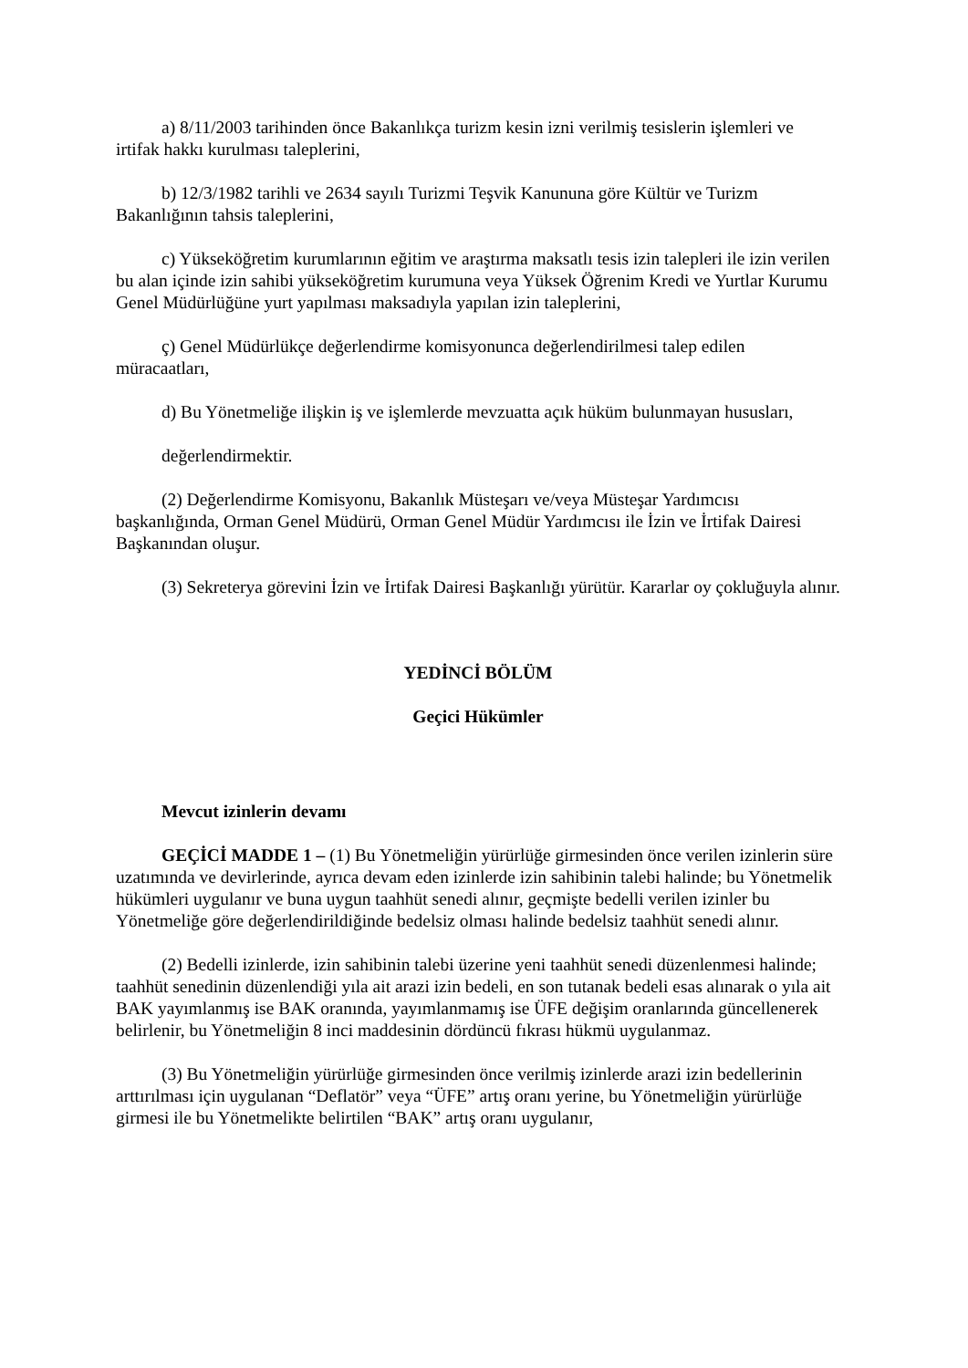a) 8/11/2003 tarihinden önce Bakanlıkça turizm kesin izni verilmiş tesislerin işlemleri ve irtifak hakkı kurulması taleplerini,
b) 12/3/1982 tarihli ve 2634 sayılı Turizmi Teşvik Kanununa göre Kültür ve Turizm Bakanlığının tahsis taleplerini,
c) Yükseköğretim kurumlarının eğitim ve araştırma maksatlı tesis izin talepleri ile izin verilen bu alan içinde izin sahibi yükseköğretim kurumuna veya Yüksek Öğrenim Kredi ve Yurtlar Kurumu Genel Müdürlüğüne yurt yapılması maksadıyla yapılan izin taleplerini,
ç) Genel Müdürlükçe değerlendirme komisyonunca değerlendirilmesi talep edilen müracaatları,
d) Bu Yönetmeliğe ilişkin iş ve işlemlerde mevzuatta açık hüküm bulunmayan hususları,
değerlendirmektir.
(2) Değerlendirme Komisyonu, Bakanlık Müsteşarı ve/veya Müsteşar Yardımcısı başkanlığında, Orman Genel Müdürü, Orman Genel Müdür Yardımcısı ile İzin ve İrtifak Dairesi Başkanından oluşur.
(3) Sekreterya görevini İzin ve İrtifak Dairesi Başkanlığı yürütür. Kararlar oy çokluğuyla alınır.
YEDİNCİ BÖLÜM
Geçici Hükümler
Mevcut izinlerin devamı
GEÇİCİ MADDE 1 – (1) Bu Yönetmeliğin yürürlüğe girmesinden önce verilen izinlerin süre uzatımında ve devirlerinde, ayrıca devam eden izinlerde izin sahibinin talebi halinde; bu Yönetmelik hükümleri uygulanır ve buna uygun taahhüt senedi alınır, geçmişte bedelli verilen izinler bu Yönetmeliğe göre değerlendirildiğinde bedelsiz olması halinde bedelsiz taahhüt senedi alınır.
(2) Bedelli izinlerde, izin sahibinin talebi üzerine yeni taahhüt senedi düzenlenmesi halinde; taahhüt senedinin düzenlendiği yıla ait arazi izin bedeli, en son tutanak bedeli esas alınarak o yıla ait BAK yayımlanmış ise BAK oranında, yayımlanmamış ise ÜFE değişim oranlarında güncellenerek belirlenir, bu Yönetmeliğin 8 inci maddesinin dördüncü fıkrası hükmü uygulanmaz.
(3) Bu Yönetmeliğin yürürlüğe girmesinden önce verilmiş izinlerde arazi izin bedellerinin arttırılması için uygulanan “Deflatör” veya “ÜFE” artış oranı yerine, bu Yönetmeliğin yürürlüğe girmesi ile bu Yönetmelikte belirtilen “BAK” artış oranı uygulanır,